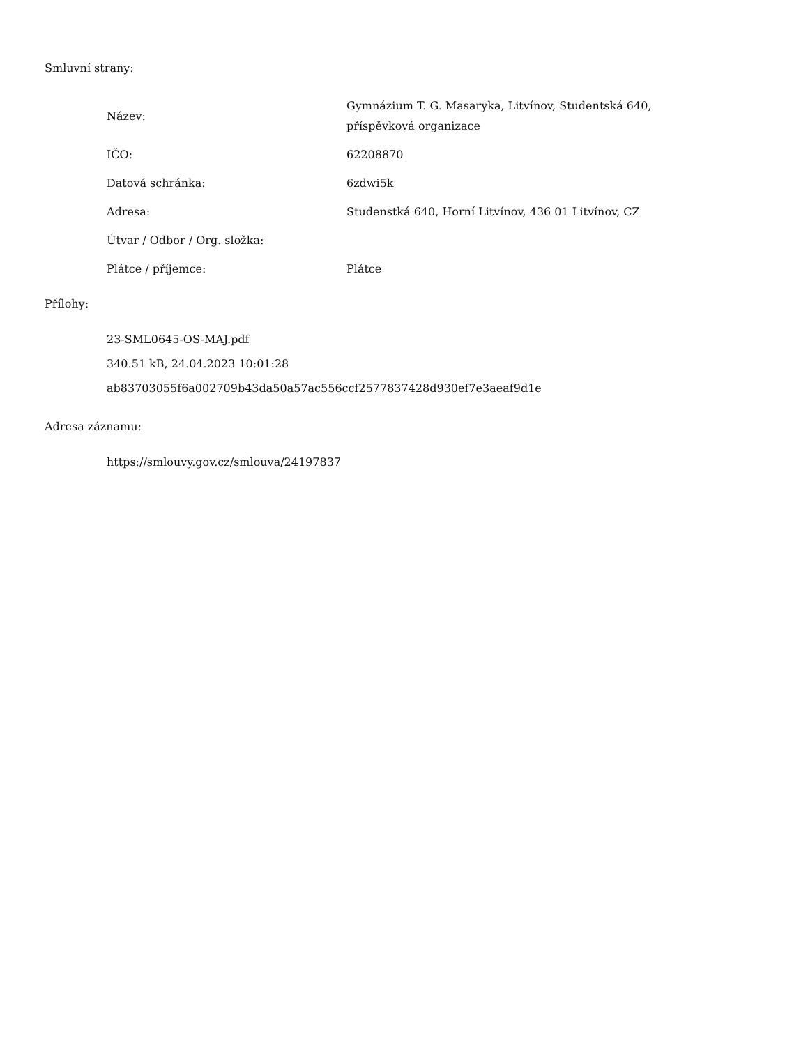Smluvní strany:
| Název: | Gymnázium T. G. Masaryka, Litvínov, Studentská 640, příspěvková organizace |
| IČO: | 62208870 |
| Datová schránka: | 6zdwi5k |
| Adresa: | Studenstká 640, Horní Litvínov, 436 01 Litvínov, CZ |
| Útvar / Odbor / Org. složka: | |
| Plátce / příjemce: | Plátce |
Přílohy:
23-SML0645-OS-MAJ.pdf
340.51 kB, 24.04.2023 10:01:28
ab83703055f6a002709b43da50a57ac556ccf2577837428d930ef7e3aeaf9d1e
Adresa záznamu:
https://smlouvy.gov.cz/smlouva/24197837